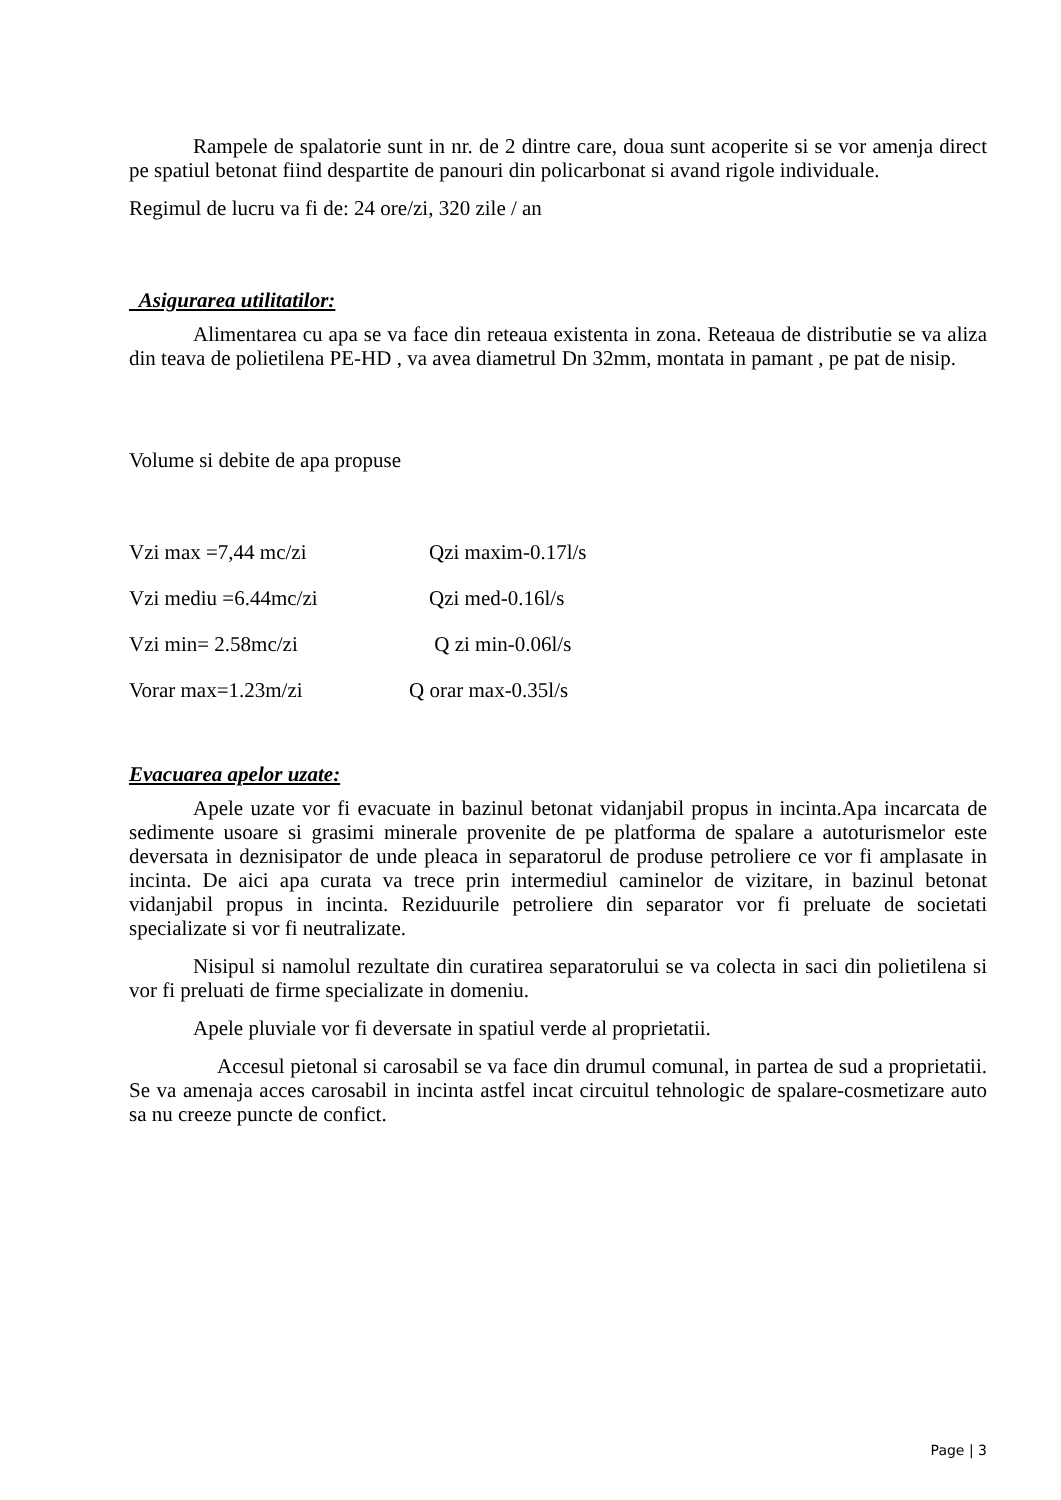Rampele de spalatorie sunt in nr. de 2 dintre care, doua sunt acoperite si se vor amenja direct pe spatiul betonat fiind despartite de panouri din policarbonat si avand rigole individuale.
Regimul de lucru va fi de: 24 ore/zi, 320 zile / an
Asigurarea utilitatilor:
Alimentarea cu apa se va face din reteaua existenta in zona. Reteaua de distributie se va aliza din teava de polietilena PE-HD , va avea diametrul Dn 32mm, montata in pamant , pe pat de nisip.
Volume si debite de apa propuse
Vzi max =7,44 mc/zi Qzi maxim-0.17l/s
Vzi mediu =6.44mc/zi Qzi med-0.16l/s
Vzi min= 2.58mc/zi Q zi min-0.06l/s
Vorar max=1.23m/zi Q orar max-0.35l/s
Evacuarea apelor uzate:
Apele uzate vor fi evacuate in bazinul betonat vidanjabil propus in incinta.Apa incarcata de sedimente usoare si grasimi minerale provenite de pe platforma de spalare a autoturismelor este deversata in deznisipator de unde pleaca in separatorul de produse petroliere ce vor fi amplasate in incinta. De aici apa curata va trece prin intermediul caminelor de vizitare, in bazinul betonat vidanjabil propus in incinta. Reziduurile petroliere din separator vor fi preluate de societati specializate si vor fi neutralizate.
Nisipul si namolul rezultate din curatirea separatorului se va colecta in saci din polietilena si vor fi preluati de firme specializate in domeniu.
Apele pluviale vor fi deversate in spatiul verde al proprietatii.
Accesul pietonal si carosabil se va face din drumul comunal, in partea de sud a proprietatii. Se va amenaja acces carosabil in incinta astfel incat circuitul tehnologic de spalare-cosmetizare auto sa nu creeze puncte de confict.
Page | 3